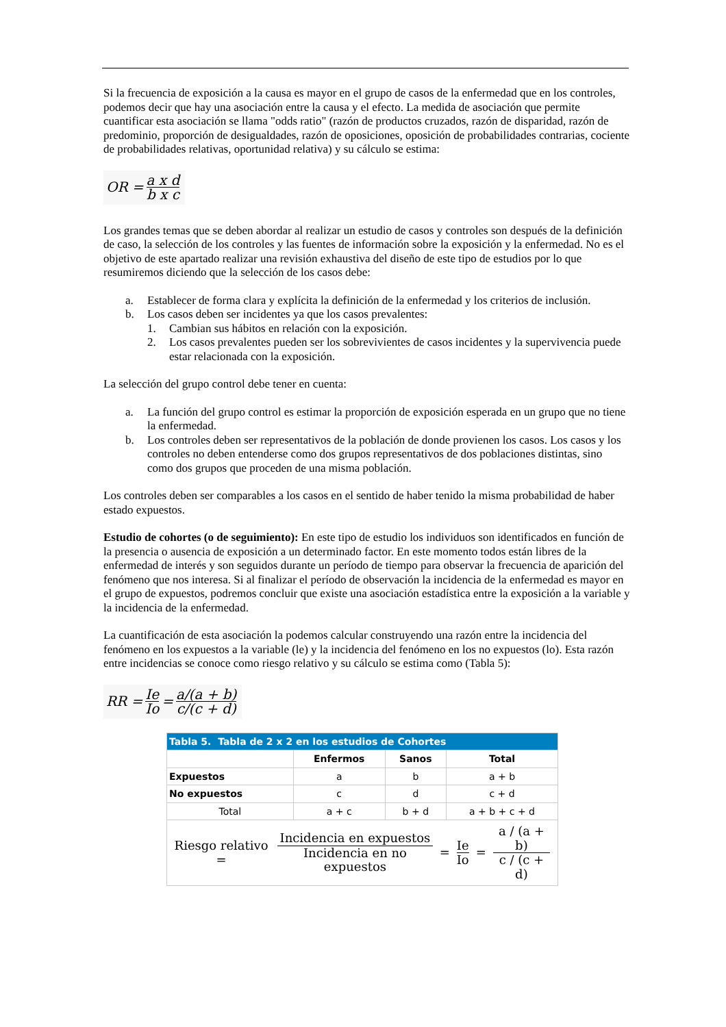Si la frecuencia de exposición a la causa es mayor en el grupo de casos de la enfermedad que en los controles, podemos decir que hay una asociación entre la causa y el efecto. La medida de asociación que permite cuantificar esta asociación se llama "odds ratio" (razón de productos cruzados, razón de disparidad, razón de predominio, proporción de desigualdades, razón de oposiciones, oposición de probabilidades contrarias, cociente de probabilidades relativas, oportunidad relativa) y su cálculo se estima:
OR = a x d b x c
Los grandes temas que se deben abordar al realizar un estudio de casos y controles son después de la definición de caso, la selección de los controles y las fuentes de información sobre la exposición y la enfermedad. No es el objetivo de este apartado realizar una revisión exhaustiva del diseño de este tipo de estudios por lo que resumiremos diciendo que la selección de los casos debe:
a. Establecer de forma clara y explícita la definición de la enfermedad y los criterios de inclusión.
b. Los casos deben ser incidentes ya que los casos prevalentes:
1. Cambian sus hábitos en relación con la exposición.
2. Los casos prevalentes pueden ser los sobrevivientes de casos incidentes y la supervivencia puede estar relacionada con la exposición.
La selección del grupo control debe tener en cuenta:
a. La función del grupo control es estimar la proporción de exposición esperada en un grupo que no tiene la enfermedad.
b. Los controles deben ser representativos de la población de donde provienen los casos. Los casos y los controles no deben entenderse como dos grupos representativos de dos poblaciones distintas, sino como dos grupos que proceden de una misma población.
Los controles deben ser comparables a los casos en el sentido de haber tenido la misma probabilidad de haber estado expuestos.
Estudio de cohortes (o de seguimiento): En este tipo de estudio los individuos son identificados en función de la presencia o ausencia de exposición a un determinado factor. En este momento todos están libres de la enfermedad de interés y son seguidos durante un período de tiempo para observar la frecuencia de aparición del fenómeno que nos interesa. Si al finalizar el período de observación la incidencia de la enfermedad es mayor en el grupo de expuestos, podremos concluir que existe una asociación estadística entre la exposición a la variable y la incidencia de la enfermedad.
La cuantificación de esta asociación la podemos calcular construyendo una razón entre la incidencia del fenómeno en los expuestos a la variable (le) y la incidencia del fenómeno en los no expuestos (lo). Esta razón entre incidencias se conoce como riesgo relativo y su cálculo se estima como (Tabla 5):
RR = Ie Io = a/(a + b) c/(c + d)
| Tabla 5. Tabla de 2 x 2 en los estudios de Cohortes | | | |
| --- | --- | --- | --- |
| | Enfermos | Sanos | Total |
| Expuestos | a | b | a + b |
| No expuestos | c | d | c + d |
| Total | a + c | b + d | a + b + c + d |
| Riesgo relativo = Incidencia en expuestos Incidencia en no expuestos = Ie Io = a / (a + b) c / (c + d) | | | |